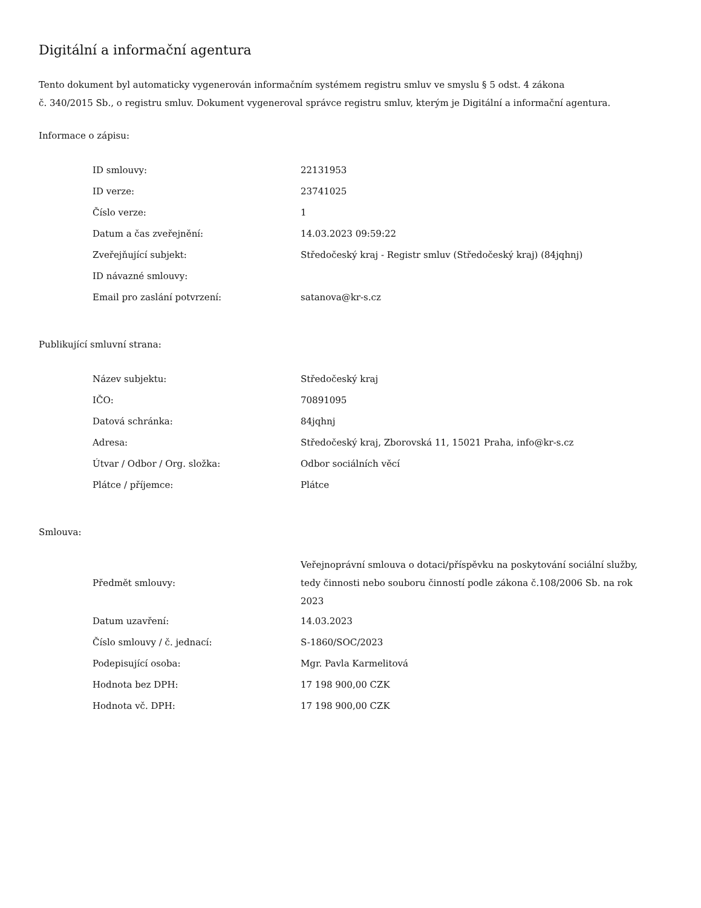Digitální a informační agentura
Tento dokument byl automaticky vygenerován informačním systémem registru smluv ve smyslu § 5 odst. 4 zákona
č. 340/2015 Sb., o registru smluv. Dokument vygeneroval správce registru smluv, kterým je Digitální a informační agentura.
Informace o zápisu:
| ID smlouvy: | 22131953 |
| ID verze: | 23741025 |
| Číslo verze: | 1 |
| Datum a čas zveřejnění: | 14.03.2023 09:59:22 |
| Zveřejňující subjekt: | Středočeský kraj - Registr smluv (Středočeský kraj) (84jqhnj) |
| ID návazné smlouvy: | |
| Email pro zaslání potvrzení: | satanova@kr-s.cz |
Publikující smluvní strana:
| Název subjektu: | Středočeský kraj |
| IČO: | 70891095 |
| Datová schránka: | 84jqhnj |
| Adresa: | Středočeský kraj, Zborovská 11, 15021 Praha, info@kr-s.cz |
| Útvar / Odbor / Org. složka: | Odbor sociálních věcí |
| Plátce / příjemce: | Plátce |
Smlouva:
| Předmět smlouvy: | Veřejnoprávní smlouva o dotaci/příspěvku na poskytování sociální služby, tedy činnosti nebo souboru činností podle zákona č.108/2006 Sb. na rok 2023 |
| Datum uzavření: | 14.03.2023 |
| Číslo smlouvy / č. jednací: | S-1860/SOC/2023 |
| Podepisující osoba: | Mgr. Pavla Karmelitová |
| Hodnota bez DPH: | 17 198 900,00 CZK |
| Hodnota vč. DPH: | 17 198 900,00 CZK |